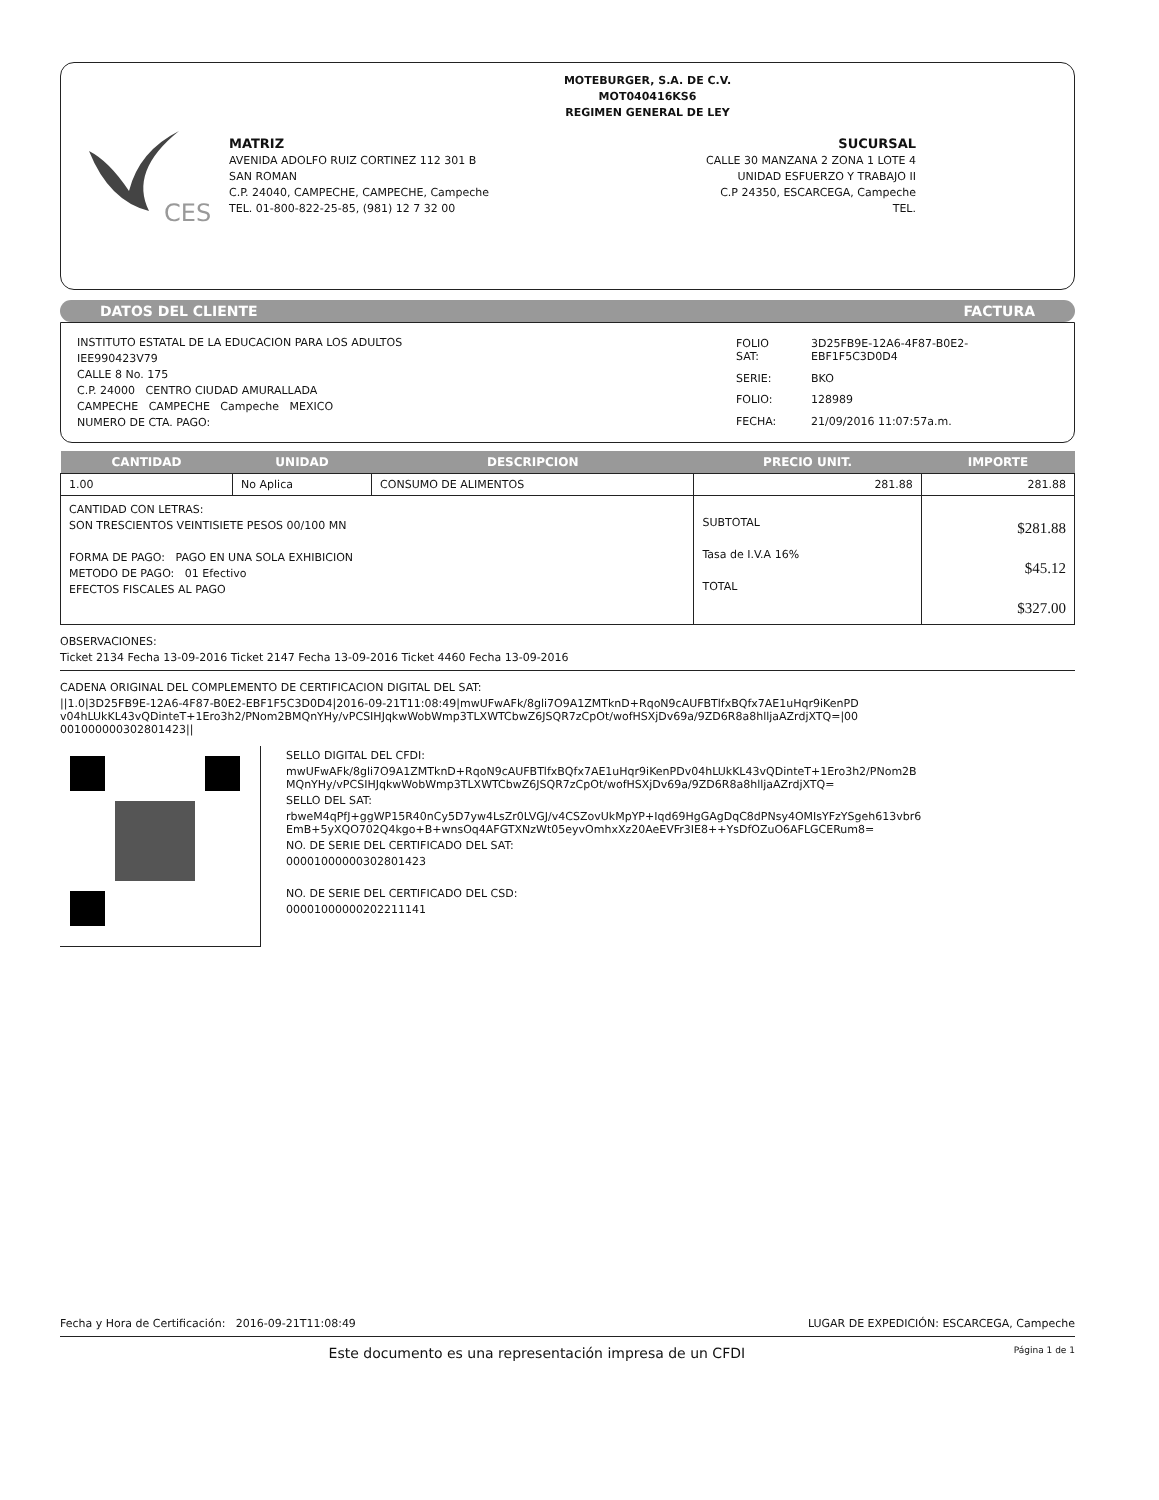CES
MOTEBURGER, S.A. DE C.V.
MOT040416KS6
REGIMEN GENERAL DE LEY
MATRIZ
AVENIDA ADOLFO RUIZ CORTINEZ 112 301 B
SAN ROMAN
C.P. 24040, CAMPECHE, CAMPECHE, Campeche
TEL. 01-800-822-25-85, (981) 12 7 32 00
SUCURSAL
CALLE 30 MANZANA 2 ZONA 1 LOTE 4
UNIDAD ESFUERZO Y TRABAJO II
C.P 24350, ESCARCEGA, Campeche
TEL.
DATOS DEL CLIENTE FACTURA
INSTITUTO ESTATAL DE LA EDUCACION PARA LOS ADULTOS
IEE990423V79
CALLE 8 No. 175
C.P. 24000 CENTRO CIUDAD AMURALLADA
CAMPECHE CAMPECHE Campeche MEXICO
NUMERO DE CTA. PAGO:
| FOLIO SAT: | 3D25FB9E-12A6-4F87-B0E2-EBF1F5C3D0D4 |
| SERIE: | BKO |
| FOLIO: | 128989 |
| FECHA: | 21/09/2016 11:07:57a.m. |
| CANTIDAD | UNIDAD | DESCRIPCION | PRECIO UNIT. | IMPORTE |
| --- | --- | --- | --- | --- |
| 1.00 | No Aplica | CONSUMO DE ALIMENTOS | 281.88 | 281.88 |
| CANTIDAD CON LETRAS: SON TRESCIENTOS VEINTISIETE PESOS 00/100 MN FORMA DE PAGO: PAGO EN UNA SOLA EXHIBICION METODO DE PAGO: 01 Efectivo EFECTOS FISCALES AL PAGO | | | SUBTOTAL Tasa de I.V.A 16% TOTAL | $281.88 $45.12 $327.00 |
OBSERVACIONES:
Ticket 2134 Fecha 13-09-2016 Ticket 2147 Fecha 13-09-2016 Ticket 4460 Fecha 13-09-2016
CADENA ORIGINAL DEL COMPLEMENTO DE CERTIFICACION DIGITAL DEL SAT:
||1.0|3D25FB9E-12A6-4F87-B0E2-EBF1F5C3D0D4|2016-09-21T11:08:49|mwUFwAFk/8gli7O9A1ZMTknD+RqoN9cAUFBTlfxBQfx7AE1uHqr9iKenPDv04hLUkKL43vQDinteT+1Ero3h2/PNom2BMQnYHy/vPCSIHJqkwWobWmp3TLXWTCbwZ6JSQR7zCpOt/wofHSXjDv69a/9ZD6R8a8hlljaAZrdjXTQ=|00001000000302801423||
SELLO DIGITAL DEL CFDI:
mwUFwAFk/8gli7O9A1ZMTknD+RqoN9cAUFBTlfxBQfx7AE1uHqr9iKenPDv04hLUkKL43vQDinteT+1Ero3h2/PNom2BMQnYHy/vPCSIHJqkwWobWmp3TLXWTCbwZ6JSQR7zCpOt/wofHSXjDv69a/9ZD6R8a8hlljaAZrdjXTQ=
SELLO DEL SAT:
rbweM4qPfJ+ggWP15R40nCy5D7yw4LsZr0LVGJ/v4CSZovUkMpYP+Iqd69HgGAgDqC8dPNsy4OMIsYFzYSgeh613vbr6EmB+5yXQO702Q4kgo+B+wnsOq4AFGTXNzWt05eyvOmhxXz20AeEVFr3IE8++YsDfOZuO6AFLGCERum8=
NO. DE SERIE DEL CERTIFICADO DEL SAT:
00001000000302801423
NO. DE SERIE DEL CERTIFICADO DEL CSD:
00001000000202211141
Fecha y Hora de Certificación: 2016-09-21T11:08:49 LUGAR DE EXPEDICIÓN: ESCARCEGA, Campeche
Este documento es una representación impresa de un CFDI Página 1 de 1